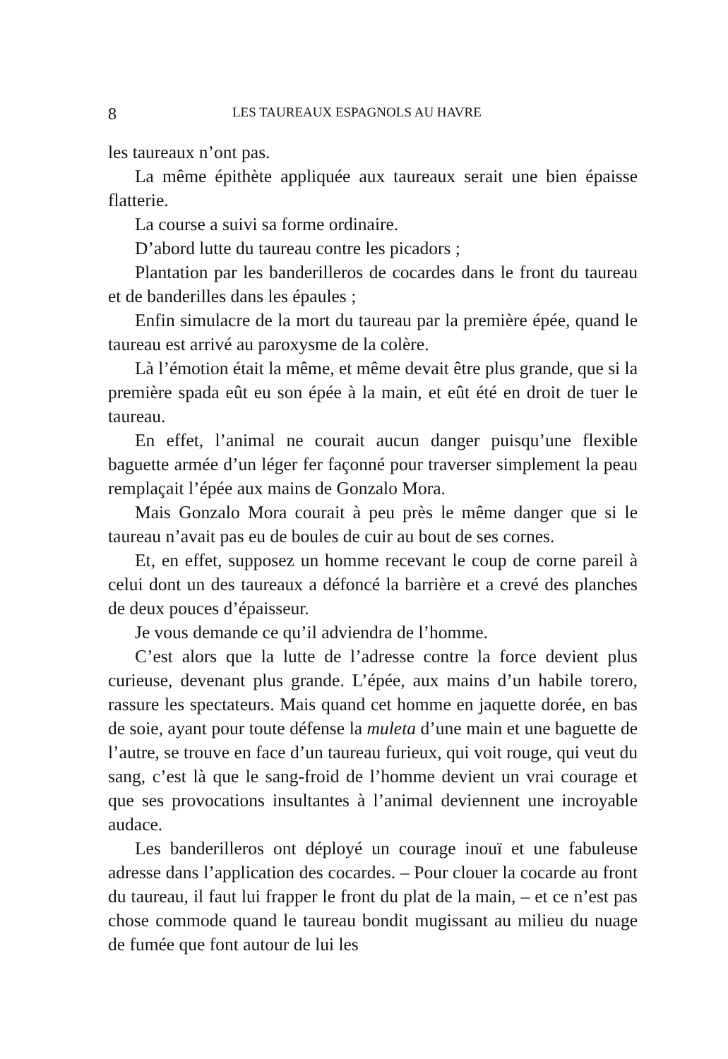8 LES TAUREAUX ESPAGNOLS AU HAVRE
les taureaux n’ont pas.
La même épithète appliquée aux taureaux serait une bien épaisse flatterie.
La course a suivi sa forme ordinaire.
D’abord lutte du taureau contre les picadors ;
Plantation par les banderilleros de cocardes dans le front du taureau et de banderilles dans les épaules ;
Enfin simulacre de la mort du taureau par la première épée, quand le taureau est arrivé au paroxysme de la colère.
Là l’émotion était la même, et même devait être plus grande, que si la première spada eût eu son épée à la main, et eût été en droit de tuer le taureau.
En effet, l’animal ne courait aucun danger puisqu’une flexible baguette armée d’un léger fer façonné pour traverser simplement la peau remplaçait l’épée aux mains de Gonzalo Mora.
Mais Gonzalo Mora courait à peu près le même danger que si le taureau n’avait pas eu de boules de cuir au bout de ses cornes.
Et, en effet, supposez un homme recevant le coup de corne pareil à celui dont un des taureaux a défoncé la barrière et a crevé des planches de deux pouces d’épaisseur.
Je vous demande ce qu’il adviendra de l’homme.
C’est alors que la lutte de l’adresse contre la force devient plus curieuse, devenant plus grande. L’épée, aux mains d’un habile torero, rassure les spectateurs. Mais quand cet homme en jaquette dorée, en bas de soie, ayant pour toute défense la muleta d’une main et une baguette de l’autre, se trouve en face d’un taureau furieux, qui voit rouge, qui veut du sang, c’est là que le sang-froid de l’homme devient un vrai courage et que ses provocations insultantes à l’animal deviennent une incroyable audace.
Les banderilleros ont déployé un courage inouï et une fabuleuse adresse dans l’application des cocardes. – Pour clouer la cocarde au front du taureau, il faut lui frapper le front du plat de la main, – et ce n’est pas chose commode quand le taureau bondit mugissant au milieu du nuage de fumée que font autour de lui les